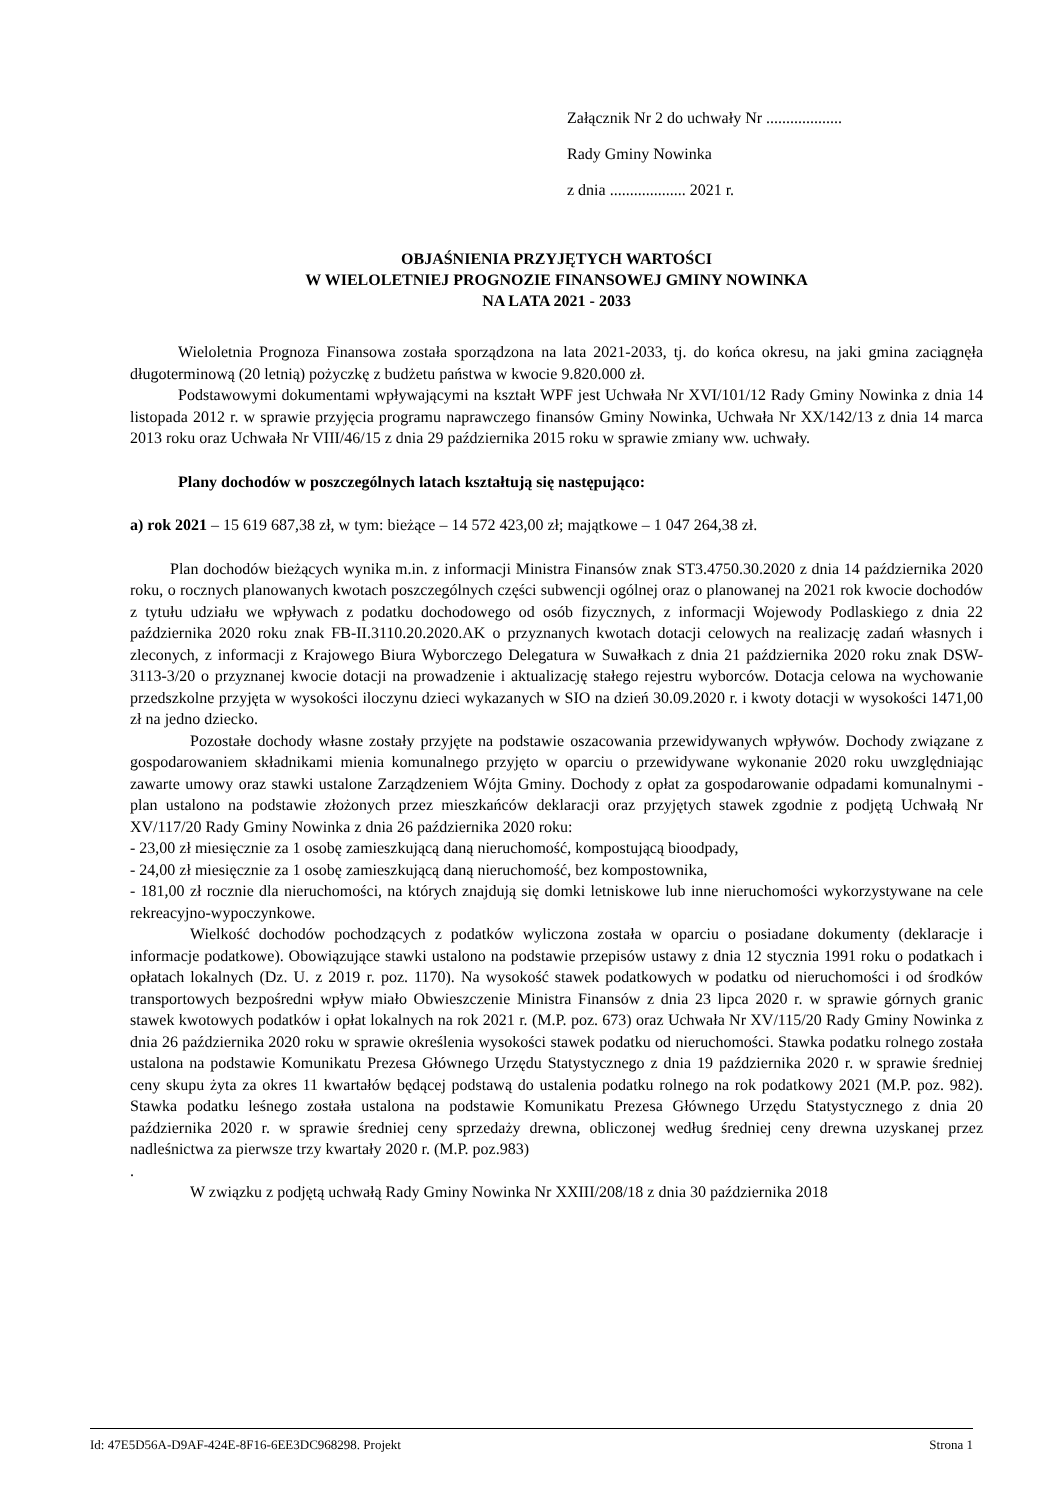Załącznik Nr 2 do uchwały Nr ...................
Rady Gminy Nowinka
z dnia ................... 2021 r.
OBJAŚNIENIA PRZYJĘTYCH WARTOŚCI
W WIELOLETNIEJ PROGNOZIE FINANSOWEJ GMINY NOWINKA
NA LATA 2021 - 2033
Wieloletnia Prognoza Finansowa została sporządzona na lata 2021-2033, tj. do końca okresu, na jaki gmina zaciągnęła długoterminową (20 letnią) pożyczkę z budżetu państwa w kwocie 9.820.000 zł.
Podstawowymi dokumentami wpływającymi na kształt WPF jest Uchwała Nr XVI/101/12 Rady Gminy Nowinka z dnia 14 listopada 2012 r. w sprawie przyjęcia programu naprawczego finansów Gminy Nowinka, Uchwała Nr XX/142/13 z dnia 14 marca 2013 roku oraz Uchwała Nr VIII/46/15 z dnia 29 października 2015 roku w sprawie zmiany ww. uchwały.
Plany dochodów w poszczególnych latach kształtują się następująco:
a) rok 2021 – 15 619 687,38 zł, w tym: bieżące – 14 572 423,00 zł; majątkowe – 1 047 264,38 zł.
Plan dochodów bieżących wynika m.in. z informacji Ministra Finansów znak ST3.4750.30.2020 z dnia 14 października 2020 roku, o rocznych planowanych kwotach poszczególnych części subwencji ogólnej oraz o planowanej na 2021 rok kwocie dochodów z tytułu udziału we wpływach z podatku dochodowego od osób fizycznych, z informacji Wojewody Podlaskiego z dnia 22 października 2020 roku znak FB-II.3110.20.2020.AK o przyznanych kwotach dotacji celowych na realizację zadań własnych i zleconych, z informacji z Krajowego Biura Wyborczego Delegatura w Suwałkach z dnia 21 października 2020 roku znak DSW-3113-3/20 o przyznanej kwocie dotacji na prowadzenie i aktualizację stałego rejestru wyborców. Dotacja celowa na wychowanie przedszkolne przyjęta w wysokości iloczynu dzieci wykazanych w SIO na dzień 30.09.2020 r. i kwoty dotacji w wysokości 1471,00 zł na jedno dziecko.
Pozostałe dochody własne zostały przyjęte na podstawie oszacowania przewidywanych wpływów. Dochody związane z gospodarowaniem składnikami mienia komunalnego przyjęto w oparciu o przewidywane wykonanie 2020 roku uwzględniając zawarte umowy oraz stawki ustalone Zarządzeniem Wójta Gminy. Dochody z opłat za gospodarowanie odpadami komunalnymi - plan ustalono na podstawie złożonych przez mieszkańców deklaracji oraz przyjętych stawek zgodnie z podjętą Uchwałą Nr XV/117/20 Rady Gminy Nowinka z dnia 26 października 2020 roku:
- 23,00 zł miesięcznie za 1 osobę zamieszkującą daną nieruchomość, kompostującą bioodpady,
- 24,00 zł miesięcznie za 1 osobę zamieszkującą daną nieruchomość, bez kompostownika,
- 181,00 zł rocznie dla nieruchomości, na których znajdują się domki letniskowe lub inne nieruchomości wykorzystywane na cele rekreacyjno-wypoczynkowe.
Wielkość dochodów pochodzących z podatków wyliczona została w oparciu o posiadane dokumenty (deklaracje i informacje podatkowe). Obowiązujące stawki ustalono na podstawie przepisów ustawy z dnia 12 stycznia 1991 roku o podatkach i opłatach lokalnych (Dz. U. z 2019 r. poz. 1170). Na wysokość stawek podatkowych w podatku od nieruchomości i od środków transportowych bezpośredni wpływ miało Obwieszczenie Ministra Finansów z dnia 23 lipca 2020 r. w sprawie górnych granic stawek kwotowych podatków i opłat lokalnych na rok 2021 r. (M.P. poz. 673) oraz Uchwała Nr XV/115/20 Rady Gminy Nowinka z dnia 26 października 2020 roku w sprawie określenia wysokości stawek podatku od nieruchomości. Stawka podatku rolnego została ustalona na podstawie Komunikatu Prezesa Głównego Urzędu Statystycznego z dnia 19 października 2020 r. w sprawie średniej ceny skupu żyta za okres 11 kwartałów będącej podstawą do ustalenia podatku rolnego na rok podatkowy 2021 (M.P. poz. 982). Stawka podatku leśnego została ustalona na podstawie Komunikatu Prezesa Głównego Urzędu Statystycznego z dnia 20 października 2020 r. w sprawie średniej ceny sprzedaży drewna, obliczonej według średniej ceny drewna uzyskanej przez nadleśnictwa za pierwsze trzy kwartały 2020 r. (M.P. poz.983)
.
W związku z podjętą uchwałą Rady Gminy Nowinka Nr XXIII/208/18 z dnia 30 października 2018
Id: 47E5D56A-D9AF-424E-8F16-6EE3DC968298. Projekt Strona 1